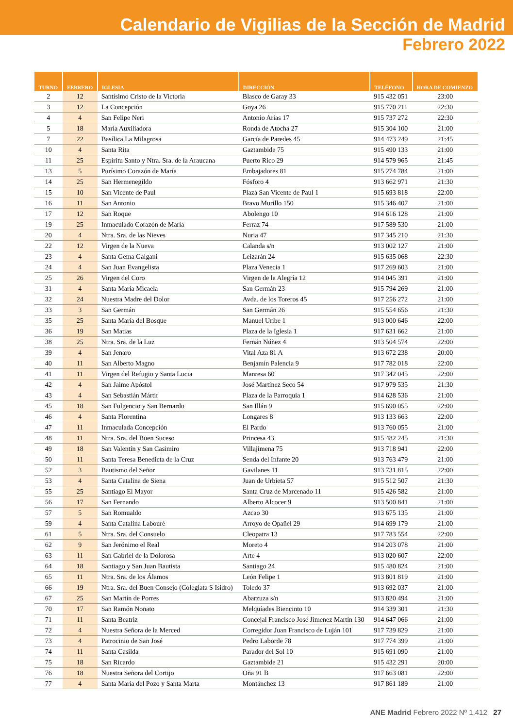Calendario de Vigilias de la Sección de Madrid
Febrero 2022
| TURNO | FEBRERO | IGLESIA | DIRECCIÓN | TELÉFONO | HORA DE COMIENZO |
| --- | --- | --- | --- | --- | --- |
| 2 | 12 | Santísimo Cristo de la Victoria | Blasco de Garay 33 | 915 432 051 | 23:00 |
| 3 | 12 | La Concepción | Goya 26 | 915 770 211 | 22:30 |
| 4 | 4 | San Felipe Neri | Antonio Arias 17 | 915 737 272 | 22:30 |
| 5 | 18 | María Auxiliadora | Ronda de Atocha 27 | 915 304 100 | 21:00 |
| 7 | 22 | Basílica La Milagrosa | García de Paredes 45 | 914 473 249 | 21:45 |
| 10 | 4 | Santa Rita | Gaztambide 75 | 915 490 133 | 21:00 |
| 11 | 25 | Espíritu Santo y Ntra. Sra. de la Araucana | Puerto Rico 29 | 914 579 965 | 21:45 |
| 13 | 5 | Purísimo Corazón de María | Embajadores 81 | 915 274 784 | 21:00 |
| 14 | 25 | San Hermenegildo | Fósforo 4 | 913 662 971 | 21:30 |
| 15 | 10 | San Vicente de Paul | Plaza San Vicente de Paul 1 | 915 693 818 | 22:00 |
| 16 | 11 | San Antonio | Bravo Murillo 150 | 915 346 407 | 21:00 |
| 17 | 12 | San Roque | Abolengo 10 | 914 616 128 | 21:00 |
| 19 | 25 | Inmaculado Corazón de María | Ferraz 74 | 917 589 530 | 21:00 |
| 20 | 4 | Ntra. Sra. de las Nieves | Nuria 47 | 917 345 210 | 21:30 |
| 22 | 12 | Virgen de la Nueva | Calanda s/n | 913 002 127 | 21:00 |
| 23 | 4 | Santa Gema Galgani | Leizarán 24 | 915 635 068 | 22:30 |
| 24 | 4 | San Juan Evangelista | Plaza Venecia 1 | 917 269 603 | 21:00 |
| 25 | 26 | Virgen del Coro | Virgen de la Alegría 12 | 914 045 391 | 21:00 |
| 31 | 4 | Santa María Micaela | San Germán 23 | 915 794 269 | 21:00 |
| 32 | 24 | Nuestra Madre del Dolor | Avda. de los Toreros 45 | 917 256 272 | 21:00 |
| 33 | 3 | San Germán | San Germán 26 | 915 554 656 | 21:30 |
| 35 | 25 | Santa María del Bosque | Manuel Uribe 1 | 913 000 646 | 22:00 |
| 36 | 19 | San Matias | Plaza de la Iglesia 1 | 917 631 662 | 21:00 |
| 38 | 25 | Ntra. Sra. de la Luz | Fernán Núñez 4 | 913 504 574 | 22:00 |
| 39 | 4 | San Jenaro | Vital Aza 81 A | 913 672 238 | 20:00 |
| 40 | 11 | San Alberto Magno | Benjamín Palencia 9 | 917 782 018 | 22:00 |
| 41 | 11 | Virgen del Refugio y Santa Lucia | Manresa 60 | 917 342 045 | 22:00 |
| 42 | 4 | San Jaime Apóstol | José Martínez Seco 54 | 917 979 535 | 21:30 |
| 43 | 4 | San Sebastián Mártir | Plaza de la Parroquia 1 | 914 628 536 | 21:00 |
| 45 | 18 | San Fulgencio y San Bernardo | San Illán 9 | 915 690 055 | 22:00 |
| 46 | 4 | Santa Florentina | Longares 8 | 913 133 663 | 22:00 |
| 47 | 11 | Inmaculada Concepción | El Pardo | 913 760 055 | 21:00 |
| 48 | 11 | Ntra. Sra. del Buen Suceso | Princesa 43 | 915 482 245 | 21:30 |
| 49 | 18 | San Valentín y San Casimiro | Villajimena 75 | 913 718 941 | 22:00 |
| 50 | 11 | Santa Teresa Benedicta de la Cruz | Senda del Infante 20 | 913 763 479 | 21:00 |
| 52 | 3 | Bautismo del Señor | Gavilanes 11 | 913 731 815 | 22:00 |
| 53 | 4 | Santa Catalina de Siena | Juan de Urbieta 57 | 915 512 507 | 21:30 |
| 55 | 25 | Santiago El Mayor | Santa Cruz de Marcenado 11 | 915 426 582 | 21:00 |
| 56 | 17 | San Fernando | Alberto Alcocer 9 | 913 500 841 | 21:00 |
| 57 | 5 | San Romualdo | Azcao 30 | 913 675 135 | 21:00 |
| 59 | 4 | Santa Catalina Labouré | Arroyo de Opañel 29 | 914 699 179 | 21:00 |
| 61 | 5 | Ntra. Sra. del Consuelo | Cleopatra 13 | 917 783 554 | 22:00 |
| 62 | 9 | San Jerónimo el Real | Moreto 4 | 914 203 078 | 21:00 |
| 63 | 11 | San Gabriel de la Dolorosa | Arte 4 | 913 020 607 | 22:00 |
| 64 | 18 | Santiago y San Juan Bautista | Santiago 24 | 915 480 824 | 21:00 |
| 65 | 11 | Ntra. Sra. de los Álamos | León Felipe 1 | 913 801 819 | 21:00 |
| 66 | 19 | Ntra. Sra. del Buen Consejo (Colegiata S Isidro) | Toledo 37 | 913 692 037 | 21:00 |
| 67 | 25 | San Martín de Porres | Abarzuza s/n | 913 820 494 | 21:00 |
| 70 | 17 | San Ramón Nonato | Melquíades Biencinto 10 | 914 339 301 | 21:30 |
| 71 | 11 | Santa Beatriz | Concejal Francisco José Jimenez Martín 130 | 914 647 066 | 21:00 |
| 72 | 4 | Nuestra Señora de la Merced | Corregidor Juan Francisco de Luján 101 | 917 739 829 | 21:00 |
| 73 | 4 | Patrocinio de San José | Pedro Laborde 78 | 917 774 399 | 21:00 |
| 74 | 11 | Santa Casilda | Parador del Sol 10 | 915 691 090 | 21:00 |
| 75 | 18 | San Ricardo | Gaztambide 21 | 915 432 291 | 20:00 |
| 76 | 18 | Nuestra Señora del Cortijo | Oña 91 B | 917 663 081 | 22:00 |
| 77 | 4 | Santa María del Pozo y Santa Marta | Montánchez 13 | 917 861 189 | 21:00 |
ANE Madrid Febrero 2022 Nº 1.412 27